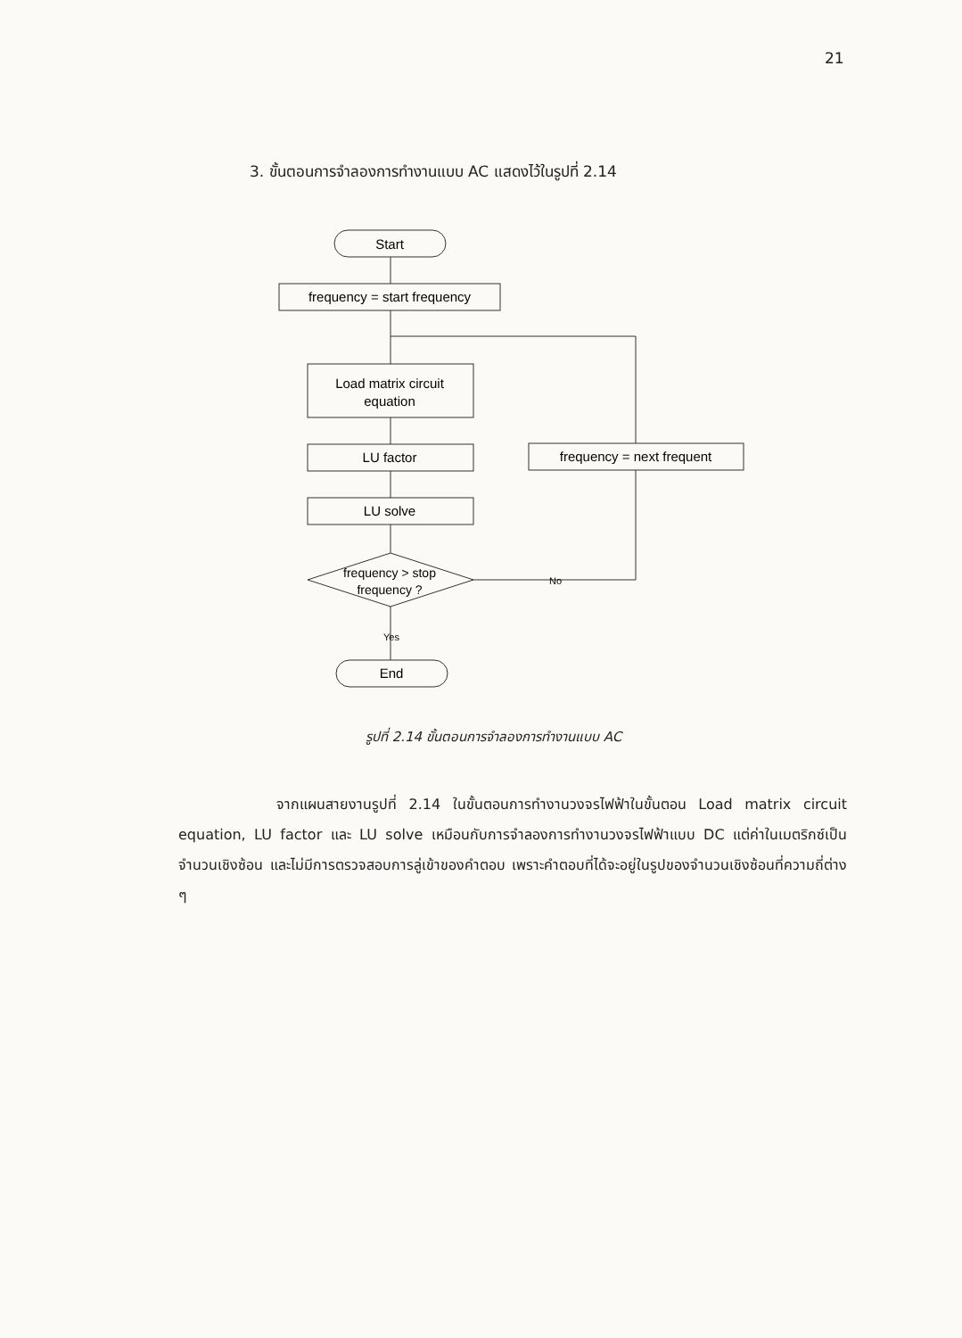21
3. ขั้นตอนการจำลองการทำงานแบบ AC แสดงไว้ในรูปที่ 2.14
Start
frequency = start frequency
Load matrix circuit
equation
LU factor
LU solve
frequency > stop
frequency ?
frequency = next frequent
No
Yes
End
รูปที่ 2.14 ขั้นตอนการจำลองการทำงานแบบ AC
จากแผนสายงานรูปที่ 2.14 ในขั้นตอนการทำงานวงจรไฟฟ้าในขั้นตอน Load matrix circuit equation, LU factor และ LU solve เหมือนกับการจำลองการทำงานวงจรไฟฟ้าแบบ DC แต่ค่าในเมตริกซ์เป็นจำนวนเชิงซ้อน และไม่มีการตรวจสอบการลู่เข้าของคำตอบ เพราะคำตอบที่ได้จะอยู่ในรูปของจำนวนเชิงซ้อนที่ความถี่ต่าง ๆ